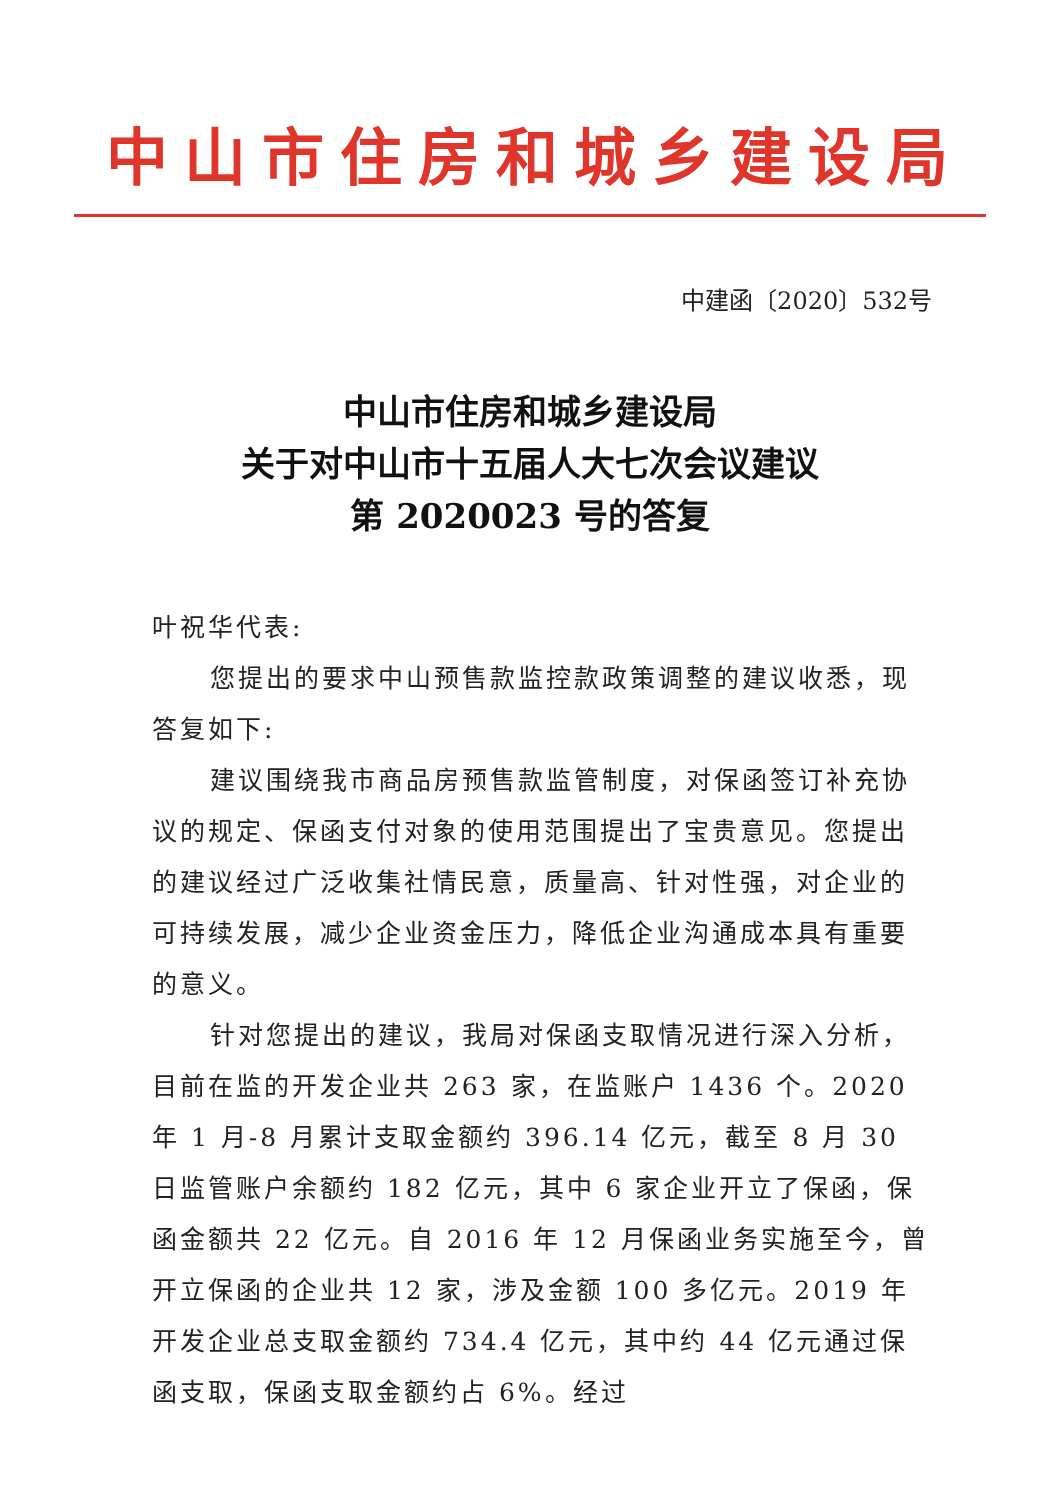中山市住房和城乡建设局
中建函〔2020〕532号
中山市住房和城乡建设局
关于对中山市十五届人大七次会议建议
第 2020023 号的答复
叶祝华代表:
您提出的要求中山预售款监控款政策调整的建议收悉，现答复如下:
建议围绕我市商品房预售款监管制度，对保函签订补充协议的规定、保函支付对象的使用范围提出了宝贵意见。您提出的建议经过广泛收集社情民意，质量高、针对性强，对企业的可持续发展，减少企业资金压力，降低企业沟通成本具有重要的意义。
针对您提出的建议，我局对保函支取情况进行深入分析，目前在监的开发企业共 263 家，在监账户 1436 个。2020 年 1 月-8 月累计支取金额约 396.14 亿元，截至 8 月 30 日监管账户余额约 182 亿元，其中 6 家企业开立了保函，保函金额共 22 亿元。自 2016 年 12 月保函业务实施至今，曾开立保函的企业共 12 家，涉及金额 100 多亿元。2019 年开发企业总支取金额约 734.4 亿元，其中约 44 亿元通过保函支取，保函支取金额约占 6%。经过